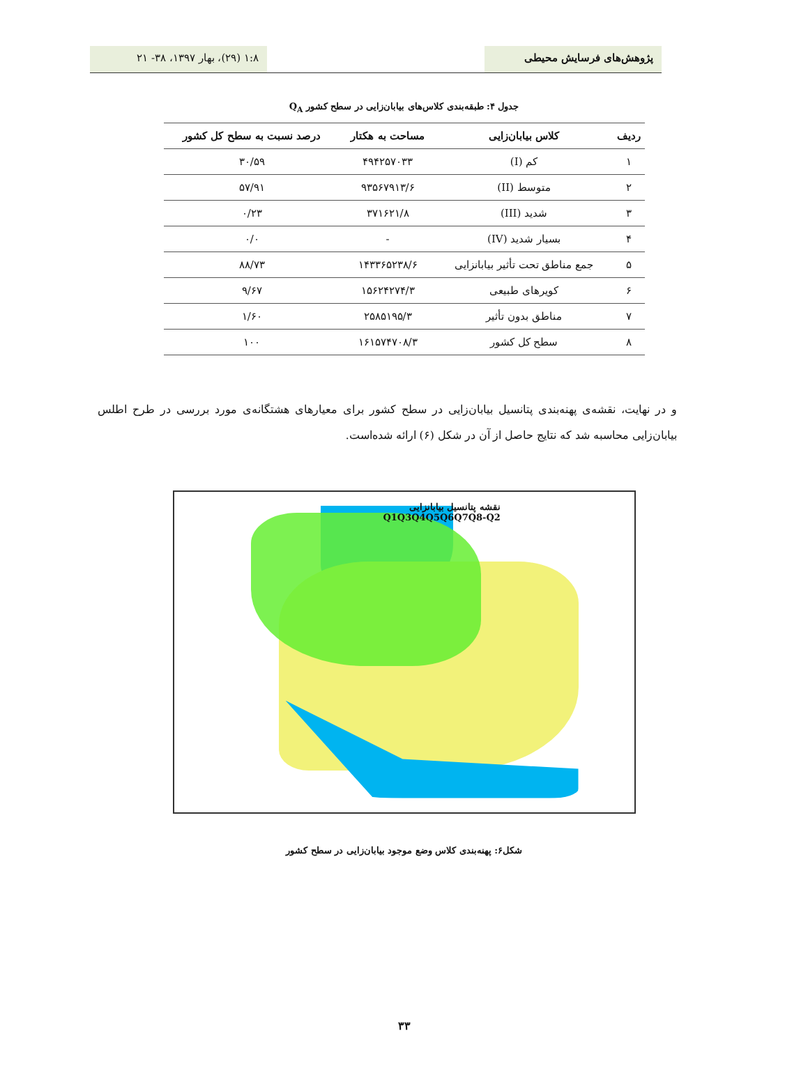پژوهش‌های فرسایش محیطی ۱:۸ (۲۹)، بهار ۱۳۹۷، ۳۸- ۲۱
جدول ۴: طبقه‌بندی کلاس‌های بیابان‌زایی در سطح کشور Q<sub>A</sub>
| ردیف | کلاس بیابان‌زایی | مساحت به هکتار | درصد نسبت به سطح کل کشور |
| --- | --- | --- | --- |
| ۱ | کم (I) | ۴۹۴۲۵۷۰۳۳ | ۳۰/۵۹ |
| ۲ | متوسط (II) | ۹۳۵۶۷۹۱۳/۶ | ۵۷/۹۱ |
| ۳ | شدید (III) | ۳۷۱۶۲۱/۸ | ۰/۲۳ |
| ۴ | بسیار شدید (IV) | - | ۰/۰ |
| ۵ | جمع مناطق تحت تأثیر بیابانزایی | ۱۴۳۳۶۵۲۳۸/۶ | ۸۸/۷۳ |
| ۶ | کویرهای طبیعی | ۱۵۶۲۴۲۷۴/۳ | ۹/۶۷ |
| ۷ | مناطق بدون تأثیر | ۲۵۸۵۱۹۵/۳ | ۱/۶۰ |
| ۸ | سطح کل کشور | ۱۶۱۵۷۴۷۰۸/۳ | ۱۰۰ |
و در نهایت، نقشه‌ی پهنه‌بندی پتانسیل بیابان‌زایی در سطح کشور برای معیارهای هشتگانه‌ی مورد بررسی در طرح اطلس بیابان‌زایی محاسبه شد که نتایج حاصل از آن در شکل (۶) ارائه شده‌است.
نقشه پتانسیل بیابانزایی
Q1Q3Q4Q5Q6Q7Q8-Q2
شکل۶: پهنه‌بندی کلاس وضع موجود بیابان‌زایی در سطح کشور
۳۳